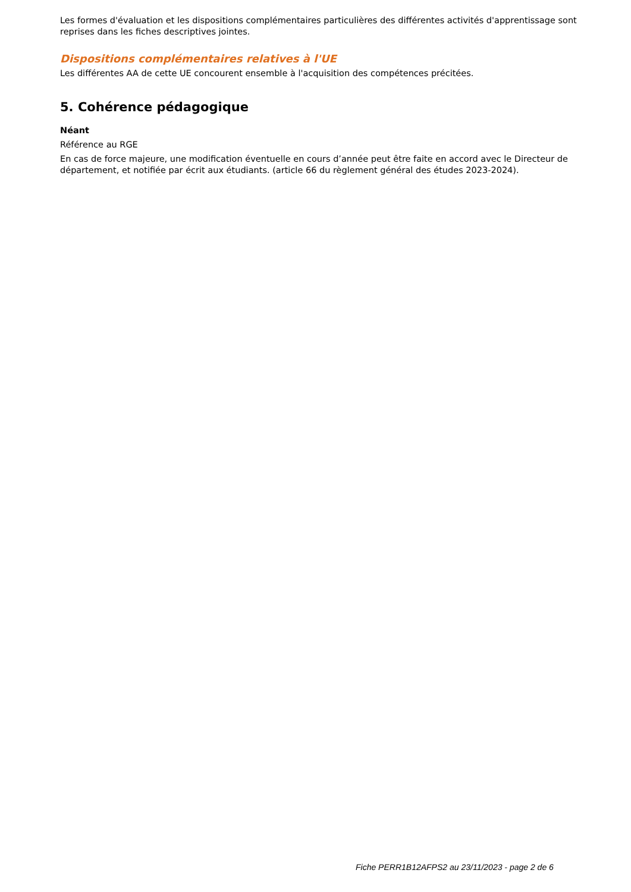Les formes d'évaluation et les dispositions complémentaires particulières des différentes activités d'apprentissage sont reprises dans les fiches descriptives jointes.
Dispositions complémentaires relatives à l'UE
Les différentes AA de cette UE concourent ensemble à l'acquisition des compétences précitées.
5. Cohérence pédagogique
Néant
Référence au RGE
En cas de force majeure, une modification éventuelle en cours d’année peut être faite en accord avec le Directeur de département, et notifiée par écrit aux étudiants. (article 66 du règlement général des études 2023-2024).
Fiche PERR1B12AFPS2 au 23/11/2023 - page 2 de 6